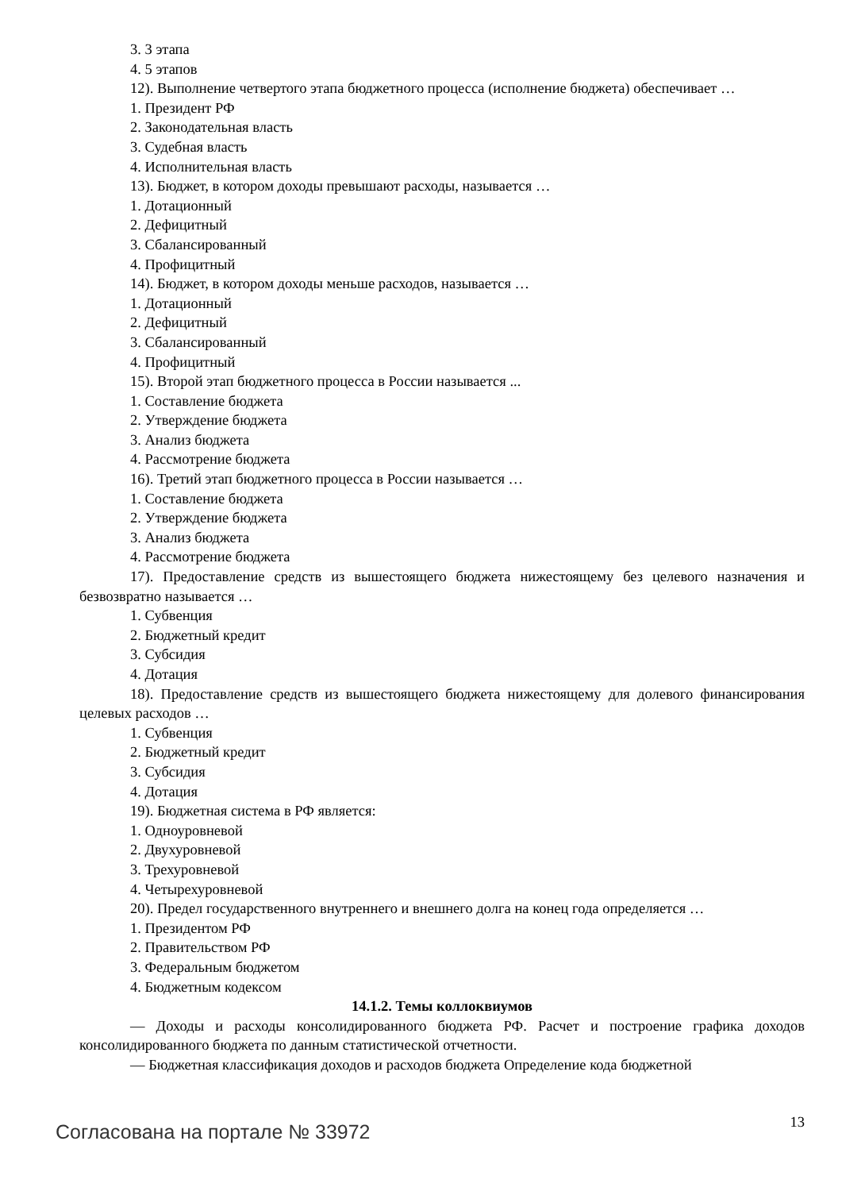3. 3 этапа
4. 5 этапов
12). Выполнение четвертого этапа бюджетного процесса (исполнение бюджета) обеспечивает …
1. Президент РФ
2. Законодательная власть
3. Судебная власть
4. Исполнительная власть
13). Бюджет, в котором доходы превышают расходы, называется …
1. Дотационный
2. Дефицитный
3. Сбалансированный
4. Профицитный
14). Бюджет, в котором доходы меньше расходов, называется …
1. Дотационный
2. Дефицитный
3. Сбалансированный
4. Профицитный
15). Второй этап бюджетного процесса в России называется ...
1. Составление бюджета
2. Утверждение бюджета
3. Анализ бюджета
4. Рассмотрение бюджета
16). Третий этап бюджетного процесса в России называется …
1. Составление бюджета
2. Утверждение бюджета
3. Анализ бюджета
4. Рассмотрение бюджета
17). Предоставление средств из вышестоящего бюджета нижестоящему без целевого назначения и безвозвратно называется …
1. Субвенция
2. Бюджетный кредит
3. Субсидия
4. Дотация
18). Предоставление средств из вышестоящего бюджета нижестоящему для долевого финансирования целевых расходов …
1. Субвенция
2. Бюджетный кредит
3. Субсидия
4. Дотация
19). Бюджетная система в РФ является:
1. Одноуровневой
2. Двухуровневой
3. Трехуровневой
4. Четырехуровневой
20). Предел государственного внутреннего и внешнего долга на конец года определяется …
1. Президентом РФ
2. Правительством РФ
3. Федеральным бюджетом
4. Бюджетным кодексом
14.1.2. Темы коллоквиумов
— Доходы и расходы консолидированного бюджета РФ. Расчет и построение графика доходов консолидированного бюджета по данным статистической отчетности.
— Бюджетная классификация доходов и расходов бюджета Определение кода бюджетной
Согласована на портале № 33972 13